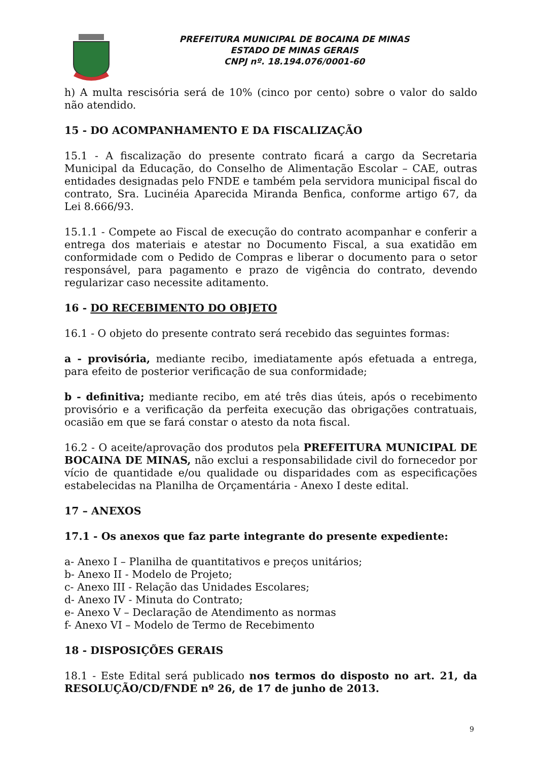PREFEITURA MUNICIPAL DE BOCAINA DE MINAS
ESTADO DE MINAS GERAIS
CNPJ nº. 18.194.076/0001-60
h) A multa rescisória será de 10% (cinco por cento) sobre o valor do saldo não atendido.
15 - DO ACOMPANHAMENTO E DA FISCALIZAÇÃO
15.1 - A fiscalização do presente contrato ficará a cargo da Secretaria Municipal da Educação, do Conselho de Alimentação Escolar – CAE, outras entidades designadas pelo FNDE e também pela servidora municipal fiscal do contrato, Sra. Lucinéia Aparecida Miranda Benfica, conforme artigo 67, da Lei 8.666/93.
15.1.1 - Compete ao Fiscal de execução do contrato acompanhar e conferir a entrega dos materiais e atestar no Documento Fiscal, a sua exatidão em conformidade com o Pedido de Compras e liberar o documento para o setor responsável, para pagamento e prazo de vigência do contrato, devendo regularizar caso necessite aditamento.
16 - DO RECEBIMENTO DO OBJETO
16.1 - O objeto do presente contrato será recebido das seguintes formas:
a - provisória, mediante recibo, imediatamente após efetuada a entrega, para efeito de posterior verificação de sua conformidade;
b - definitiva; mediante recibo, em até três dias úteis, após o recebimento provisório e a verificação da perfeita execução das obrigações contratuais, ocasião em que se fará constar o atesto da nota fiscal.
16.2 - O aceite/aprovação dos produtos pela PREFEITURA MUNICIPAL DE BOCAINA DE MINAS, não exclui a responsabilidade civil do fornecedor por vício de quantidade e/ou qualidade ou disparidades com as especificações estabelecidas na Planilha de Orçamentária - Anexo I deste edital.
17 – ANEXOS
17.1 - Os anexos que faz parte integrante do presente expediente:
a- Anexo I – Planilha de quantitativos e preços unitários;
b- Anexo II - Modelo de Projeto;
c- Anexo III - Relação das Unidades Escolares;
d- Anexo IV - Minuta do Contrato;
e- Anexo V – Declaração de Atendimento as normas
f- Anexo VI – Modelo de Termo de Recebimento
18 - DISPOSIÇÕES GERAIS
18.1 - Este Edital será publicado nos termos do disposto no art. 21, da RESOLUÇÃO/CD/FNDE nº 26, de 17 de junho de 2013.
9